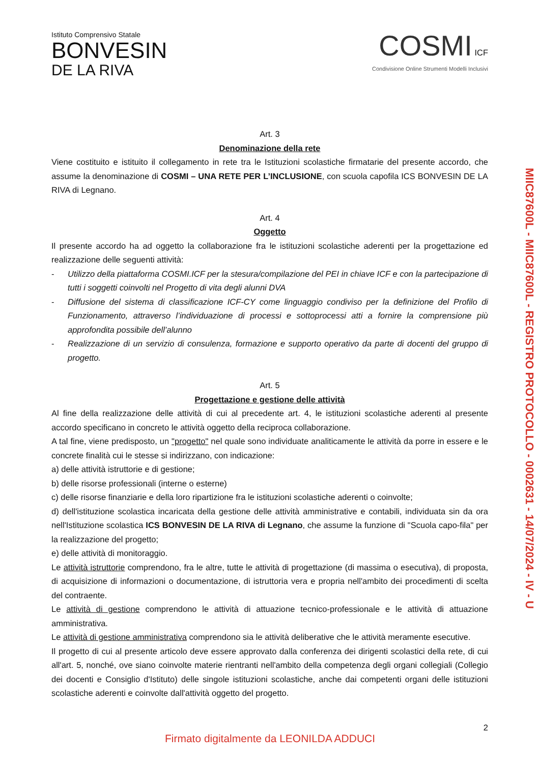Istituto Comprensivo Statale
BONVESIN
DE LA RIVA
COSMI ICF
Condivisione Online Strumenti Modelli Inclusivi
Art. 3
Denominazione della rete
Viene costituito e istituito il collegamento in rete tra le Istituzioni scolastiche firmatarie del presente accordo, che assume la denominazione di COSMI – UNA RETE PER L’INCLUSIONE, con scuola capofila ICS BONVESIN DE LA RIVA di Legnano.
Art. 4
Oggetto
Il presente accordo ha ad oggetto la collaborazione fra le istituzioni scolastiche aderenti per la progettazione ed realizzazione delle seguenti attività:
- Utilizzo della piattaforma COSMI.ICF per la stesura/compilazione del PEI in chiave ICF e con la partecipazione di tutti i soggetti coinvolti nel Progetto di vita degli alunni DVA
- Diffusione del sistema di classificazione ICF-CY come linguaggio condiviso per la definizione del Profilo di Funzionamento, attraverso l’individuazione di processi e sottoprocessi atti a fornire la comprensione più approfondita possibile dell’alunno
- Realizzazione di un servizio di consulenza, formazione e supporto operativo da parte di docenti del gruppo di progetto.
Art. 5
Progettazione e gestione delle attività
Al fine della realizzazione delle attività di cui al precedente art. 4, le istituzioni scolastiche aderenti al presente accordo specificano in concreto le attività oggetto della reciproca collaborazione.
A tal fine, viene predisposto, un "progetto" nel quale sono individuate analiticamente le attività da porre in essere e le concrete finalità cui le stesse si indirizzano, con indicazione:
a) delle attività istruttorie e di gestione;
b) delle risorse professionali (interne o esterne)
c) delle risorse finanziarie e della loro ripartizione fra le istituzioni scolastiche aderenti o coinvolte;
d) dell'istituzione scolastica incaricata della gestione delle attività amministrative e contabili, individuata sin da ora nell'Istituzione scolastica ICS BONVESIN DE LA RIVA di Legnano, che assume la funzione di "Scuola capo-fila" per la realizzazione del progetto;
e) delle attività di monitoraggio.
Le attività istruttorie comprendono, fra le altre, tutte le attività di progettazione (di massima o esecutiva), di proposta, di acquisizione di informazioni o documentazione, di istruttoria vera e propria nell'ambito dei procedimenti di scelta del contraente.
Le attività di gestione comprendono le attività di attuazione tecnico-professionale e le attività di attuazione amministrativa.
Le attività di gestione amministrativa comprendono sia le attività deliberative che le attività meramente esecutive.
Il progetto di cui al presente articolo deve essere approvato dalla conferenza dei dirigenti scolastici della rete, di cui all'art. 5, nonché, ove siano coinvolte materie rientranti nell'ambito della competenza degli organi collegiali (Collegio dei docenti e Consiglio d'Istituto) delle singole istituzioni scolastiche, anche dai competenti organi delle istituzioni scolastiche aderenti e coinvolte dall'attività oggetto del progetto.
2
MIIC87600L - MIIC87600L - REGISTRO PROTOCOLLO - 0002631 - 14/07/2024 - IV - U
Firmato digitalmente da LEONILDA ADDUCI